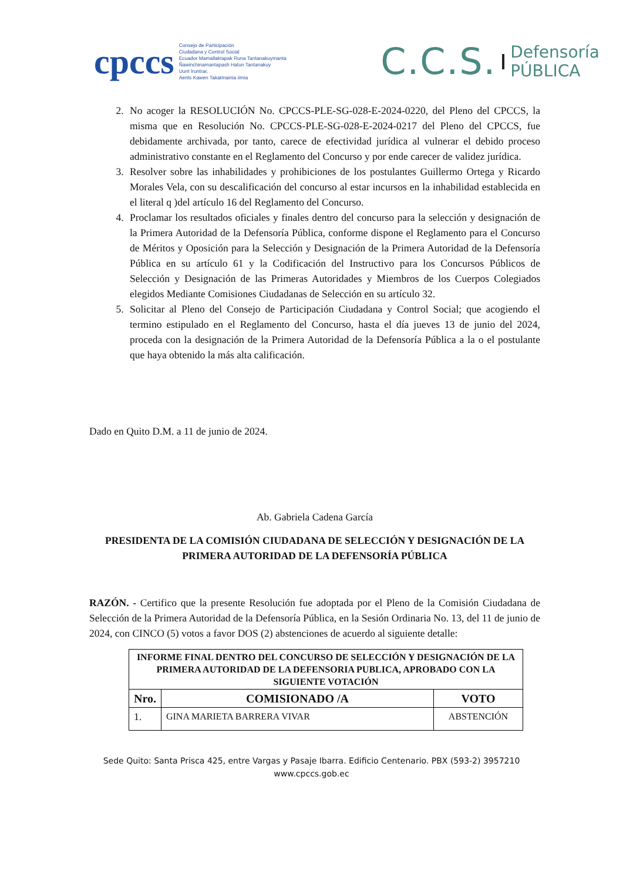cpccs
Consejo de Participación
Ciudadana y Control Social
Ecuador Mamallaktapak Runa Tantanakuymanta
Ñawinchinamantapash Hatun Tantanakuy
Uunt Iruntrar,
Aents Kawen Takatmainia iimia
C.C.S.
Defensoría
PÚBLICA
2. No acoger la RESOLUCIÓN No. CPCCS-PLE-SG-028-E-2024-0220, del Pleno del CPCCS, la misma que en Resolución No. CPCCS-PLE-SG-028-E-2024-0217 del Pleno del CPCCS, fue debidamente archivada, por tanto, carece de efectividad jurídica al vulnerar el debido proceso administrativo constante en el Reglamento del Concurso y por ende carecer de validez jurídica.
3. Resolver sobre las inhabilidades y prohibiciones de los postulantes Guillermo Ortega y Ricardo Morales Vela, con su descalificación del concurso al estar incursos en la inhabilidad establecida en el literal q )del artículo 16 del Reglamento del Concurso.
4. Proclamar los resultados oficiales y finales dentro del concurso para la selección y designación de la Primera Autoridad de la Defensoría Pública, conforme dispone el Reglamento para el Concurso de Méritos y Oposición para la Selección y Designación de la Primera Autoridad de la Defensoría Pública en su artículo 61 y la Codificación del Instructivo para los Concursos Públicos de Selección y Designación de las Primeras Autoridades y Miembros de los Cuerpos Colegiados elegidos Mediante Comisiones Ciudadanas de Selección en su artículo 32.
5. Solicitar al Pleno del Consejo de Participación Ciudadana y Control Social; que acogiendo el termino estipulado en el Reglamento del Concurso, hasta el día jueves 13 de junio del 2024, proceda con la designación de la Primera Autoridad de la Defensoría Pública a la o el postulante que haya obtenido la más alta calificación.
Dado en Quito D.M. a 11 de junio de 2024.
Ab. Gabriela Cadena García
PRESIDENTA DE LA COMISIÓN CIUDADANA DE SELECCIÓN Y DESIGNACIÓN DE LA PRIMERA AUTORIDAD DE LA DEFENSORÍA PÚBLICA
RAZÓN. - Certifico que la presente Resolución fue adoptada por el Pleno de la Comisión Ciudadana de Selección de la Primera Autoridad de la Defensoría Pública, en la Sesión Ordinaria No. 13, del 11 de junio de 2024, con CINCO (5) votos a favor DOS (2) abstenciones de acuerdo al siguiente detalle:
| INFORME FINAL DENTRO DEL CONCURSO DE SELECCIÓN Y DESIGNACIÓN DE LA PRIMERA AUTORIDAD DE LA DEFENSORIA PUBLICA, APROBADO CON LA SIGUIENTE VOTACIÓN | | |
| --- | --- | --- |
| Nro. | COMISIONADO /A | VOTO |
| 1. | GINA MARIETA BARRERA VIVAR | ABSTENCIÓN |
Sede Quito: Santa Prisca 425, entre Vargas y Pasaje Ibarra. Edificio Centenario. PBX (593-2) 3957210
www.cpccs.gob.ec